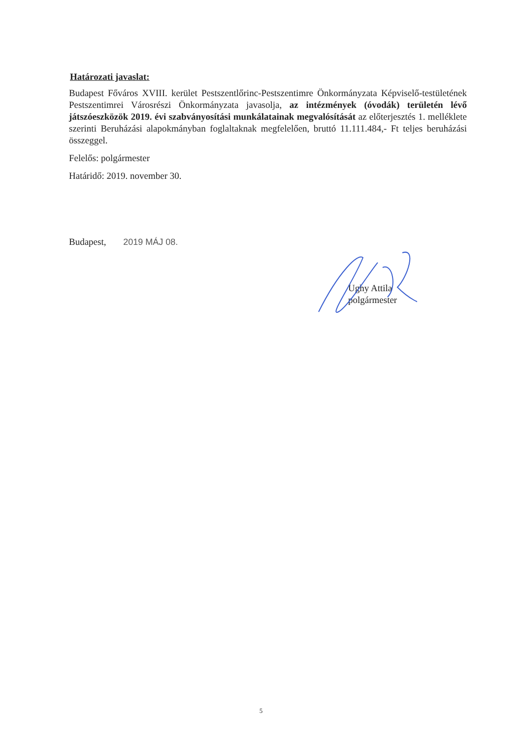Határozati javaslat:
Budapest Főváros XVIII. kerület Pestszentlőrinc-Pestszentimre Önkormányzata Képviselő-testületének Pestszentimrei Városrészi Önkormányzata javasolja, az intézmények (óvodák) területén lévő játszóeszközök 2019. évi szabványosítási munkálatainak megvalósítását az előterjesztés 1. melléklete szerinti Beruházási alapokmányban foglaltaknak megfelelően, bruttó 11.111.484,- Ft teljes beruházási összeggel.
Felelős: polgármester
Határidő: 2019. november 30.
Budapest, 2019 MÁJ 08.
Ughy Attila
polgármester
5